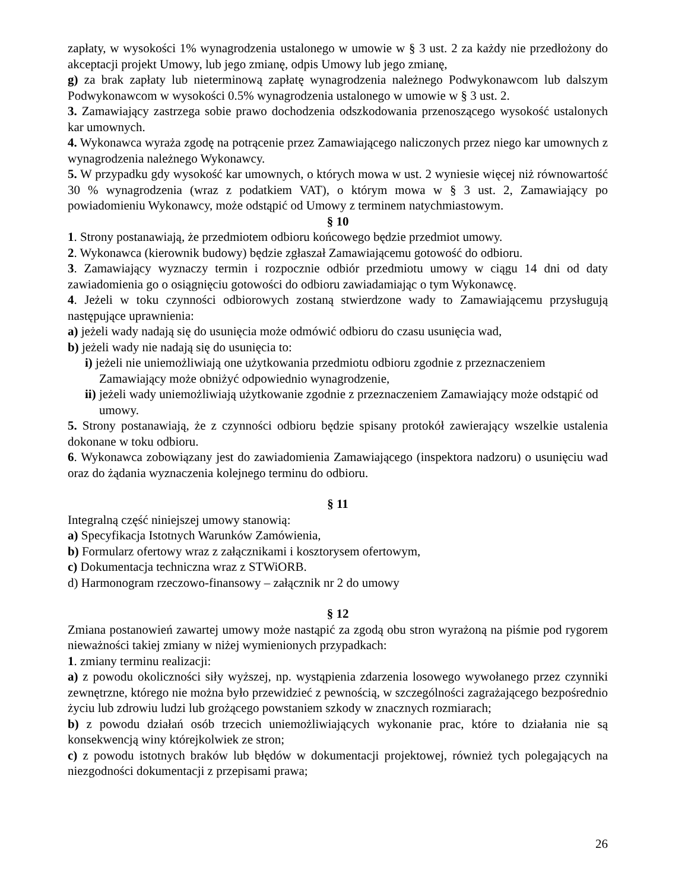zapłaty, w wysokości 1% wynagrodzenia ustalonego w umowie w § 3 ust. 2 za każdy nie przedłożony do akceptacji projekt Umowy, lub jego zmianę, odpis Umowy lub jego zmianę,
g) za brak zapłaty lub nieterminową zapłatę wynagrodzenia należnego Podwykonawcom lub dalszym Podwykonawcom w wysokości 0.5% wynagrodzenia ustalonego w umowie w § 3 ust. 2.
3. Zamawiający zastrzega sobie prawo dochodzenia odszkodowania przenoszącego wysokość ustalonych kar umownych.
4. Wykonawca wyraża zgodę na potrącenie przez Zamawiającego naliczonych przez niego kar umownych z wynagrodzenia należnego Wykonawcy.
5. W przypadku gdy wysokość kar umownych, o których mowa w ust. 2 wyniesie więcej niż równowartość 30 % wynagrodzenia (wraz z podatkiem VAT), o którym mowa w § 3 ust. 2, Zamawiający po powiadomieniu Wykonawcy, może odstąpić od Umowy z terminem natychmiastowym.
§ 10
1. Strony postanawiają, że przedmiotem odbioru końcowego będzie przedmiot umowy.
2. Wykonawca (kierownik budowy) będzie zgłaszał Zamawiającemu gotowość do odbioru.
3. Zamawiający wyznaczy termin i rozpocznie odbiór przedmiotu umowy w ciągu 14 dni od daty zawiadomienia go o osiągnięciu gotowości do odbioru zawiadamiając o tym Wykonawcę.
4. Jeżeli w toku czynności odbiorowych zostaną stwierdzone wady to Zamawiającemu przysługują następujące uprawnienia:
a) jeżeli wady nadają się do usunięcia może odmówić odbioru do czasu usunięcia wad,
b) jeżeli wady nie nadają się do usunięcia to:
i) jeżeli nie uniemożliwiają one użytkowania przedmiotu odbioru zgodnie z przeznaczeniem Zamawiający może obniżyć odpowiednio wynagrodzenie,
ii) jeżeli wady uniemożliwiają użytkowanie zgodnie z przeznaczeniem Zamawiający może odstąpić od umowy.
5. Strony postanawiają, że z czynności odbioru będzie spisany protokół zawierający wszelkie ustalenia dokonane w toku odbioru.
6. Wykonawca zobowiązany jest do zawiadomienia Zamawiającego (inspektora nadzoru) o usunięciu wad oraz do żądania wyznaczenia kolejnego terminu do odbioru.
§ 11
Integralną część niniejszej umowy stanowią:
a) Specyfikacja Istotnych Warunków Zamówienia,
b) Formularz ofertowy wraz z załącznikami i kosztorysem ofertowym,
c) Dokumentacja techniczna wraz z STWiORB.
d) Harmonogram rzeczowo-finansowy – załącznik nr 2 do umowy
§ 12
Zmiana postanowień zawartej umowy może nastąpić za zgodą obu stron wyrażoną na piśmie pod rygorem nieważności takiej zmiany w niżej wymienionych przypadkach:
1. zmiany terminu realizacji:
a) z powodu okoliczności siły wyższej, np. wystąpienia zdarzenia losowego wywołanego przez czynniki zewnętrzne, którego nie można było przewidzieć z pewnością, w szczególności zagrażającego bezpośrednio życiu lub zdrowiu ludzi lub grożącego powstaniem szkody w znacznych rozmiarach;
b) z powodu działań osób trzecich uniemożliwiających wykonanie prac, które to działania nie są konsekwencją winy którejkolwiek ze stron;
c) z powodu istotnych braków lub błędów w dokumentacji projektowej, również tych polegających na niezgodności dokumentacji z przepisami prawa;
26